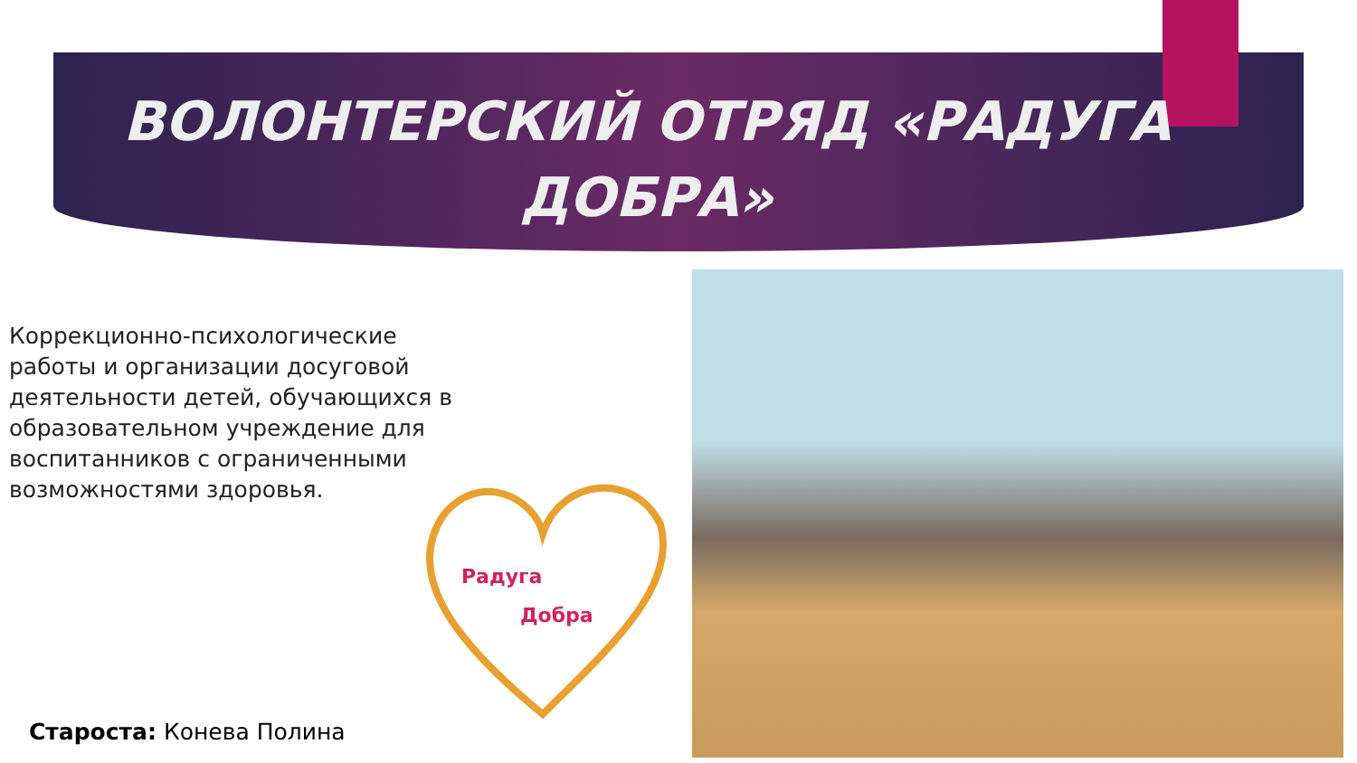ВОЛОНТЕРСКИЙ ОТРЯД «РАДУГА
ДОБРА»
Коррекционно-психологические работы и организации досуговой деятельности детей, обучающихся в образовательном учреждение для воспитанников с ограниченными возможностями здоровья.
Радуга
Добра
Староста: Конева Полина